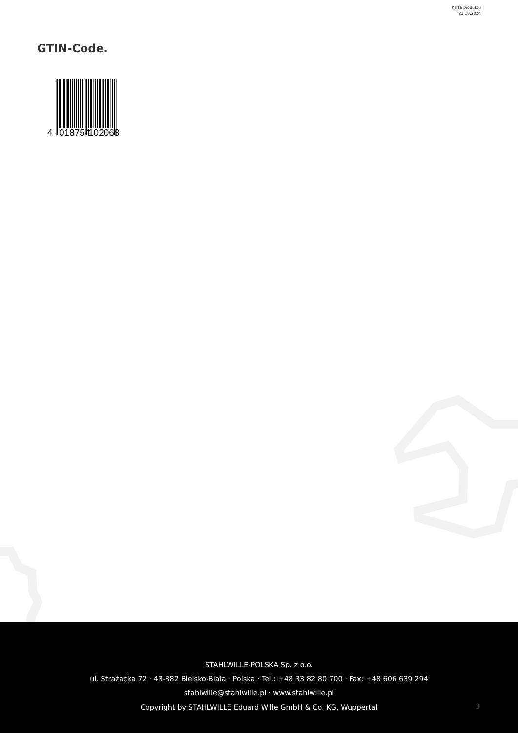Karta produktu
21.10.2024
GTIN-Code.
4
018754
102068
STAHLWILLE-POLSKA Sp. z o.o.
ul. Strażacka 72 · 43-382 Bielsko-Biała · Polska · Tel.: +48 33 82 80 700 · Fax: +48 606 639 294
stahlwille@stahlwille.pl · www.stahlwille.pl
Copyright by STAHLWILLE Eduard Wille GmbH & Co. KG, Wuppertal
3